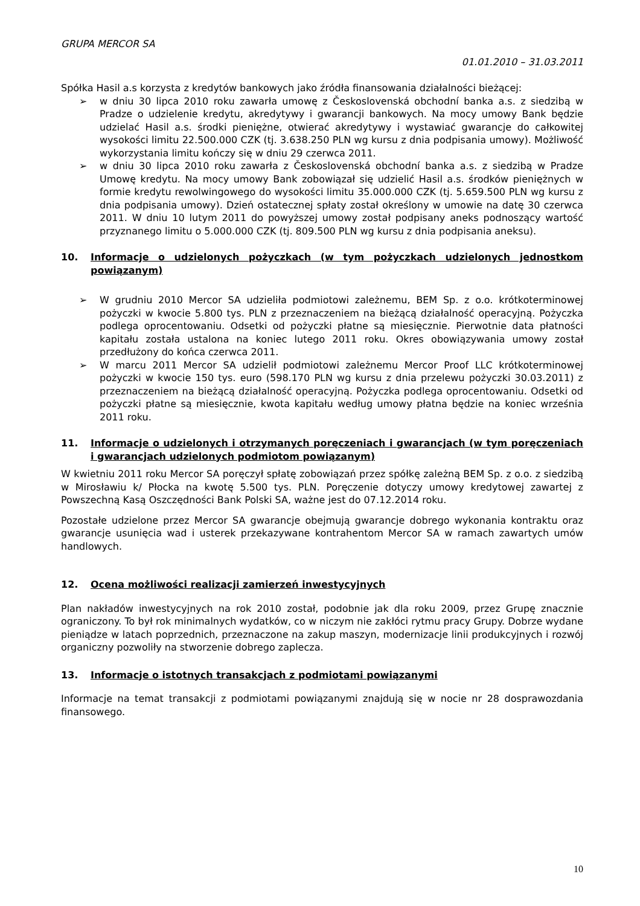GRUPA MERCOR SA
01.01.2010 – 31.03.2011
Spółka Hasil a.s korzysta z kredytów bankowych jako źródła finansowania działalności bieżącej:
➢ w dniu 30 lipca 2010 roku zawarła umowę z Československá obchodní banka a.s. z siedzibą w Pradze o udzielenie kredytu, akredytywy i gwarancji bankowych. Na mocy umowy Bank będzie udzielać Hasil a.s. środki pieniężne, otwierać akredytywy i wystawiać gwarancje do całkowitej wysokości limitu 22.500.000 CZK (tj. 3.638.250 PLN wg kursu z dnia podpisania umowy). Możliwość wykorzystania limitu kończy się w dniu 29 czerwca 2011.
➢ w dniu 30 lipca 2010 roku zawarła z Československá obchodní banka a.s. z siedzibą w Pradze Umowę kredytu. Na mocy umowy Bank zobowiązał się udzielić Hasil a.s. środków pieniężnych w formie kredytu rewolwingowego do wysokości limitu 35.000.000 CZK (tj. 5.659.500 PLN wg kursu z dnia podpisania umowy). Dzień ostatecznej spłaty został określony w umowie na datę 30 czerwca 2011. W dniu 10 lutym 2011 do powyższej umowy został podpisany aneks podnoszący wartość przyznanego limitu o 5.000.000 CZK (tj. 809.500 PLN wg kursu z dnia podpisania aneksu).
10. Informacje o udzielonych pożyczkach (w tym pożyczkach udzielonych jednostkom powiązanym)
➢ W grudniu 2010 Mercor SA udzieliła podmiotowi zależnemu, BEM Sp. z o.o. krótkoterminowej pożyczki w kwocie 5.800 tys. PLN z przeznaczeniem na bieżącą działalność operacyjną. Pożyczka podlega oprocentowaniu. Odsetki od pożyczki płatne są miesięcznie. Pierwotnie data płatności kapitału została ustalona na koniec lutego 2011 roku. Okres obowiązywania umowy został przedłużony do końca czerwca 2011.
➢ W marcu 2011 Mercor SA udzielił podmiotowi zależnemu Mercor Proof LLC krótkoterminowej pożyczki w kwocie 150 tys. euro (598.170 PLN wg kursu z dnia przelewu pożyczki 30.03.2011) z przeznaczeniem na bieżącą działalność operacyjną. Pożyczka podlega oprocentowaniu. Odsetki od pożyczki płatne są miesięcznie, kwota kapitału według umowy płatna będzie na koniec września 2011 roku.
11. Informacje o udzielonych i otrzymanych poręczeniach i gwarancjach (w tym poręczeniach i gwarancjach udzielonych podmiotom powiązanym)
W kwietniu 2011 roku Mercor SA poręczył spłatę zobowiązań przez spółkę zależną BEM Sp. z o.o. z siedzibą w Mirosławiu k/ Płocka na kwotę 5.500 tys. PLN. Poręczenie dotyczy umowy kredytowej zawartej z Powszechną Kasą Oszczędności Bank Polski SA, ważne jest do 07.12.2014 roku.
Pozostałe udzielone przez Mercor SA gwarancje obejmują gwarancje dobrego wykonania kontraktu oraz gwarancje usunięcia wad i usterek przekazywane kontrahentom Mercor SA w ramach zawartych umów handlowych.
12. Ocena możliwości realizacji zamierzeń inwestycyjnych
Plan nakładów inwestycyjnych na rok 2010 został, podobnie jak dla roku 2009, przez Grupę znacznie ograniczony. To był rok minimalnych wydatków, co w niczym nie zakłóci rytmu pracy Grupy. Dobrze wydane pieniądze w latach poprzednich, przeznaczone na zakup maszyn, modernizacje linii produkcyjnych i rozwój organiczny pozwoliły na stworzenie dobrego zaplecza.
13. Informacje o istotnych transakcjach z podmiotami powiązanymi
Informacje na temat transakcji z podmiotami powiązanymi znajdują się w nocie nr 28 dosprawozdania finansowego.
10